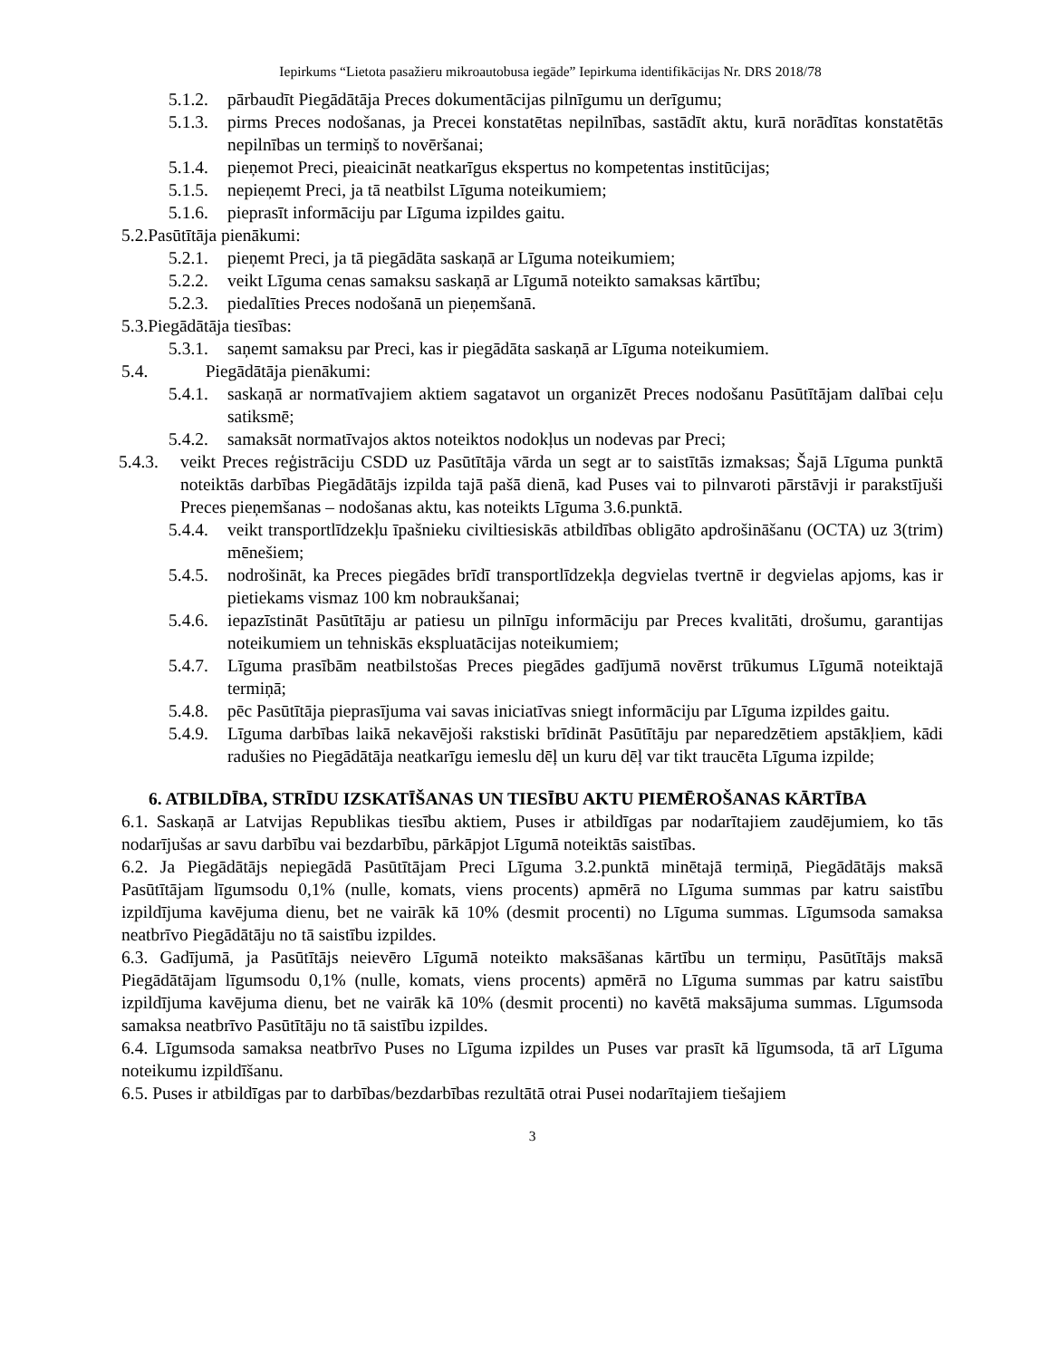Iepirkums “Lietota pasažieru mikroautobusa iegāde” Iepirkuma identifikācijas Nr. DRS 2018/78
5.1.2. pārbaudīt Piegādātāja Preces dokumentācijas pilnīgumu un derīgumu;
5.1.3. pirms Preces nodošanas, ja Precei konstatētas nepilnības, sastādīt aktu, kurā norādītas konstatētās nepilnības un termiņš to novēršanai;
5.1.4. pieņemot Preci, pieaicināt neatkarīgus ekspertus no kompetentas institūcijas;
5.1.5. nepieņemt Preci, ja tā neatbilst Līguma noteikumiem;
5.1.6. pieprasīt informāciju par Līguma izpildes gaitu.
5.2.Pasūtītāja pienākumi:
5.2.1. pieņemt Preci, ja tā piegādāta saskaņā ar Līguma noteikumiem;
5.2.2. veikt Līguma cenas samaksu saskaņā ar Līgumā noteikto samaksas kārtību;
5.2.3. piedalīties Preces nodošanā un pieņemšanā.
5.3.Piegādātāja tiesības:
5.3.1. saņemt samaksu par Preci, kas ir piegādāta saskaņā ar Līguma noteikumiem.
5.4. Piegādātāja pienākumi:
5.4.1. saskaņā ar normatīvajiem aktiem sagatavot un organizēt Preces nodošanu Pasūtītājam dalībai ceļu satiksmē;
5.4.2. samaksāt normatīvajos aktos noteiktos nodokļus un nodevas par Preci;
5.4.3. veikt Preces reģistrāciju CSDD uz Pasūtītāja vārda un segt ar to saistītās izmaksas; Šajā Līguma punktā noteiktās darbības Piegādātājs izpilda tajā pašā dienā, kad Puses vai to pilnvaroti pārstāvji ir parakstījuši Preces pieņemšanas – nodošanas aktu, kas noteikts Līguma 3.6.punktā.
5.4.4. veikt transportlīdzekļu īpašnieku civiltiesiskās atbildības obligāto apdrošināšanu (OCTA) uz 3(trim) mēnešiem;
5.4.5. nodrošināt, ka Preces piegādes brīdī transportlīdzekļa degvielas tvertnē ir degvielas apjoms, kas ir pietiekams vismaz 100 km nobraukšanai;
5.4.6. iepazīstināt Pasūtītāju ar patiesu un pilnīgu informāciju par Preces kvalitāti, drošumu, garantijas noteikumiem un tehniskās ekspluatācijas noteikumiem;
5.4.7. Līguma prasībām neatbilstošas Preces piegādes gadījumā novērst trūkumus Līgumā noteiktajā termiņā;
5.4.8. pēc Pasūtītāja pieprasījuma vai savas iniciatīvas sniegt informāciju par Līguma izpildes gaitu.
5.4.9. Līguma darbības laikā nekavējoši rakstiski brīdināt Pasūtītāju par neparedzētiem apstākļiem, kādi radušies no Piegādātāja neatkarīgu iemeslu dēļ un kuru dēļ var tikt traucēta Līguma izpilde;
6. ATBILDĪBA, STRĪDU IZSKATĪŠANAS UN TIESĪBU AKTU PIEMĒROŠANAS KĀRTĪBA
6.1. Saskaņā ar Latvijas Republikas tiesību aktiem, Puses ir atbildīgas par nodarītajiem zaudējumiem, ko tās nodarījušas ar savu darbību vai bezdarbību, pārkāpjot Līgumā noteiktās saistības.
6.2. Ja Piegādātājs nepiegādā Pasūtītājam Preci Līguma 3.2.punktā minētajā termiņā, Piegādātājs maksā Pasūtītājam līgumsodu 0,1% (nulle, komats, viens procents) apmērā no Līguma summas par katru saistību izpildījuma kavējuma dienu, bet ne vairāk kā 10% (desmit procenti) no Līguma summas. Līgumsoda samaksa neatbrīvo Piegādātāju no tā saistību izpildes.
6.3. Gadījumā, ja Pasūtītājs neievēro Līgumā noteikto maksāšanas kārtību un termiņu, Pasūtītājs maksā Piegādātājam līgumsodu 0,1% (nulle, komats, viens procents) apmērā no Līguma summas par katru saistību izpildījuma kavējuma dienu, bet ne vairāk kā 10% (desmit procenti) no kavētā maksājuma summas. Līgumsoda samaksa neatbrīvo Pasūtītāju no tā saistību izpildes.
6.4. Līgumsoda samaksa neatbrīvo Puses no Līguma izpildes un Puses var prasīt kā līgumsoda, tā arī Līguma noteikumu izpildīšanu.
6.5. Puses ir atbildīgas par to darbības/bezdarbības rezultātā otrai Pusei nodarītajiem tiešajiem
3